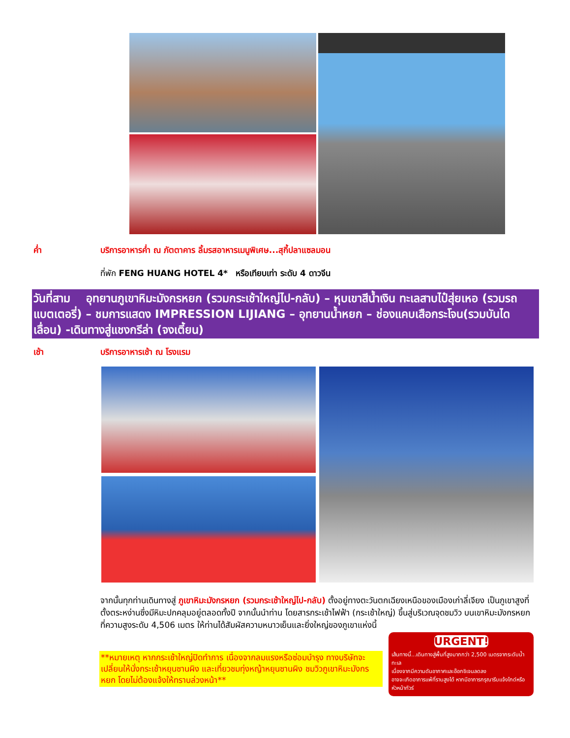ค่ำ บริการอาหารค่ำ ณ ภัตตาคาร ลิ้มรสอาหารเมนูพิเศษ...สุกี้ปลาแซลมอน
ที่พัก FENG HUANG HOTEL 4* หรือเทียบเท่า ระดับ 4 ดาวจีน
วันที่สาม อุทยานภูเขาหิมะมังกรหยก (รวมกระเช้าใหญ่ไป-กลับ) – หุบเขาสีน้ำเงิน ทะเลสาบไป๋สุ่ยเหอ (รวมรถแบตเตอรี่) – ชมการแสดง IMPRESSION LIJIANG – อุทยานน้ำหยก – ช่องแคบเสือกระโจน(รวมบันไดเลื่อน) -เดินทางสู่แชงกรีล่า (จงเตี้ยน)
เช้า บริการอาหารเช้า ณ โรงแรม
จากนั้นทุกท่านเดินทางสู่ ภูเขาหิมะมังกรหยก (รวมกระเช้าใหญ่ไป-กลับ) ตั้งอยู่ทางตะวันตกเฉียงเหนือของเมืองเก่าลี่เจียง เป็นภูเขาสูงที่ตั้งตระหง่านซึ่งมีหิมะปกคลุมอยู่ตลอดทั้งปี จากนั้นนำท่าน โดยสารกระเช้าไฟฟ้า (กระเช้าใหญ่) ขึ้นสู่บริเวณจุดชมวิว บนเขาหิมะมังกรหยกที่ความสูงระดับ 4,506 เมตร ให้ท่านได้สัมผัสความหนาวเย็นและยิ่งใหญ่ของภูเขาแห่งนี้
**หมายเหตุ หากกระเช้าใหญ่ปิดทำการ เนื่องจากลมแรงหรือซ่อมบำรุง ทางบริษัทจะเปลี่ยนให้นั่งกระเช้าหยุนซานผิง และเที่ยวชมทุ่งหญ้าหยุนซานผิง ชมวิวภูเขาหิมะมังกรหยก โดยไม่ต้องแจ้งให้ทราบล่วงหน้า**
URGENT!
เส้นทางนี้...เดินทางสู่พื้นที่สูงมากกว่า 2,500 เมตรจากระดับน้ำทะเล
เนื่องจากมีความดันอากาศและอ๊อกซิเจนลดลง
อาจจะเกิดอาการแพ้ที่ราบสูงได้ หากมีอาการกรุณารีบแจ้งไกด์หรือหัวหน้าทัวร์